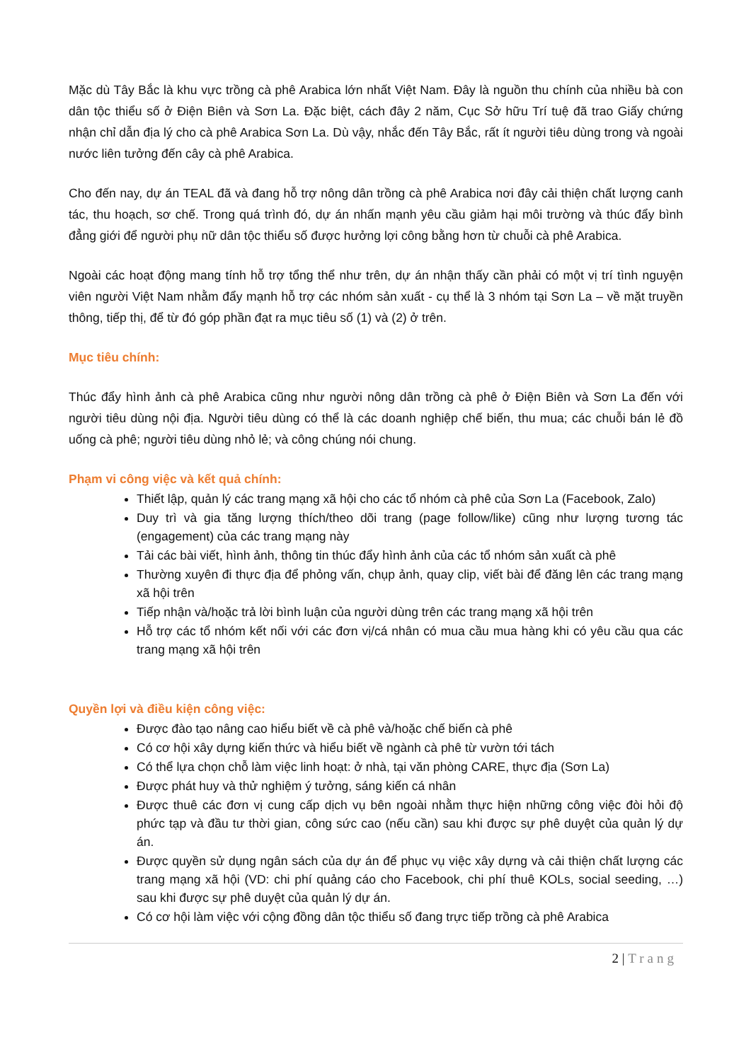Mặc dù Tây Bắc là khu vực trồng cà phê Arabica lớn nhất Việt Nam. Đây là nguồn thu chính của nhiều bà con dân tộc thiểu số ở Điện Biên và Sơn La. Đặc biệt, cách đây 2 năm, Cục Sở hữu Trí tuệ đã trao Giấy chứng nhận chỉ dẫn địa lý cho cà phê Arabica Sơn La. Dù vậy, nhắc đến Tây Bắc, rất ít người tiêu dùng trong và ngoài nước liên tưởng đến cây cà phê Arabica.
Cho đến nay, dự án TEAL đã và đang hỗ trợ nông dân trồng cà phê Arabica nơi đây cải thiện chất lượng canh tác, thu hoạch, sơ chế. Trong quá trình đó, dự án nhấn mạnh yêu cầu giảm hại môi trường và thúc đẩy bình đẳng giới để người phụ nữ dân tộc thiểu số được hưởng lợi công bằng hơn từ chuỗi cà phê Arabica.
Ngoài các hoạt động mang tính hỗ trợ tổng thể như trên, dự án nhận thấy cần phải có một vị trí tình nguyện viên người Việt Nam nhằm đẩy mạnh hỗ trợ các nhóm sản xuất - cụ thể là 3 nhóm tại Sơn La – về mặt truyền thông, tiếp thị, để từ đó góp phần đạt ra mục tiêu số (1) và (2) ở trên.
Mục tiêu chính:
Thúc đẩy hình ảnh cà phê Arabica cũng như người nông dân trồng cà phê ở Điện Biên và Sơn La đến với người tiêu dùng nội địa. Người tiêu dùng có thể là các doanh nghiệp chế biến, thu mua; các chuỗi bán lẻ đồ uống cà phê; người tiêu dùng nhỏ lẻ; và công chúng nói chung.
Phạm vi công việc và kết quả chính:
Thiết lập, quản lý các trang mạng xã hội cho các tổ nhóm cà phê của Sơn La (Facebook, Zalo)
Duy trì và gia tăng lượng thích/theo dõi trang (page follow/like) cũng như lượng tương tác (engagement) của các trang mạng này
Tải các bài viết, hình ảnh, thông tin thúc đẩy hình ảnh của các tổ nhóm sản xuất cà phê
Thường xuyên đi thực địa để phỏng vấn, chụp ảnh, quay clip, viết bài để đăng lên các trang mạng xã hội trên
Tiếp nhận và/hoặc trả lời bình luận của người dùng trên các trang mạng xã hội trên
Hỗ trợ các tổ nhóm kết nối với các đơn vị/cá nhân có mua cầu mua hàng khi có yêu cầu qua các trang mạng xã hội trên
Quyền lợi và điều kiện công việc:
Được đào tạo nâng cao hiểu biết về cà phê và/hoặc chế biến cà phê
Có cơ hội xây dựng kiến thức và hiểu biết về ngành cà phê từ vườn tới tách
Có thể lựa chọn chỗ làm việc linh hoạt: ở nhà, tại văn phòng CARE, thực địa (Sơn La)
Được phát huy và thử nghiệm ý tưởng, sáng kiến cá nhân
Được thuê các đơn vị cung cấp dịch vụ bên ngoài nhằm thực hiện những công việc đòi hỏi độ phức tạp và đầu tư thời gian, công sức cao (nếu cần) sau khi được sự phê duyệt của quản lý dự án.
Được quyền sử dụng ngân sách của dự án để phục vụ việc xây dựng và cải thiện chất lượng các trang mạng xã hội (VD: chi phí quảng cáo cho Facebook, chi phí thuê KOLs, social seeding, …) sau khi được sự phê duyệt của quản lý dự án.
Có cơ hội làm việc với cộng đồng dân tộc thiểu số đang trực tiếp trồng cà phê Arabica
2 | Trang